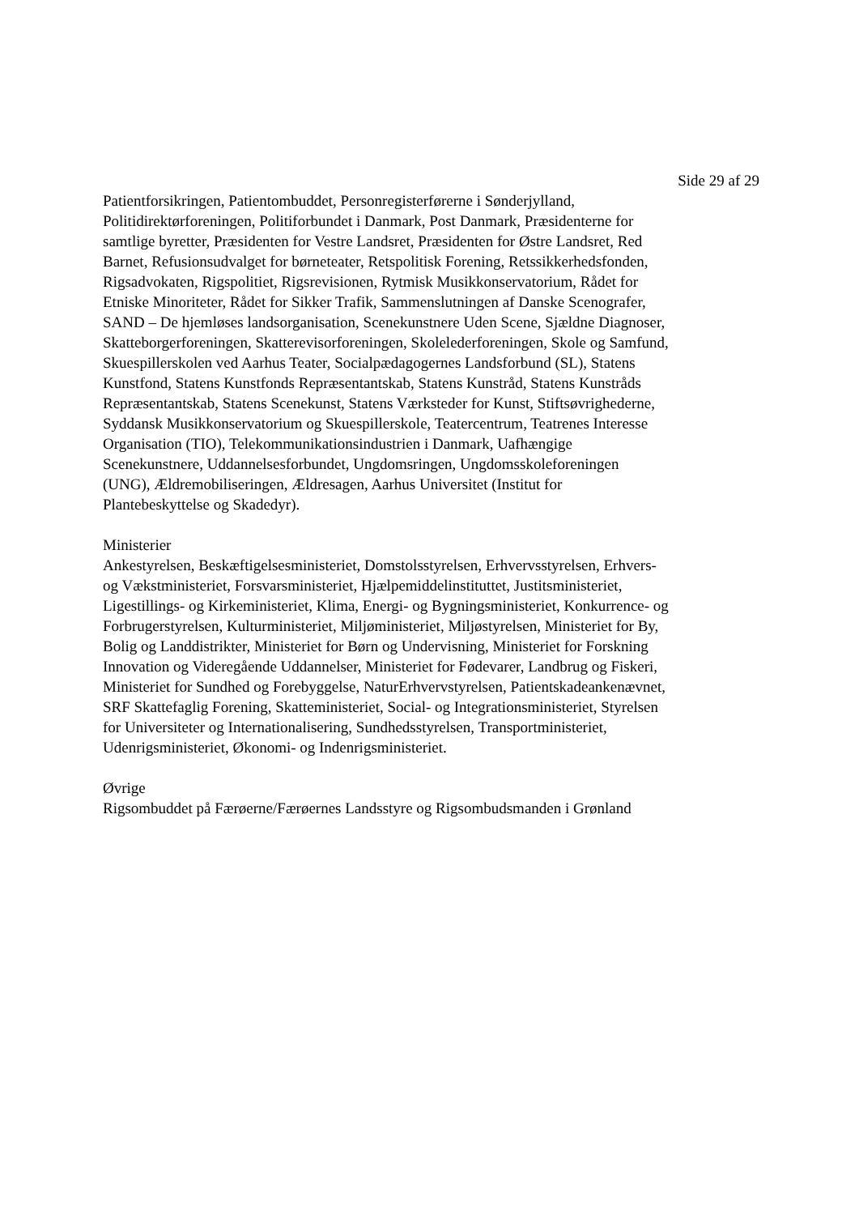Side 29 af 29
Patientforsikringen, Patientombuddet, Personregisterførerne i Sønderjylland, Politidirektørforeningen, Politiforbundet i Danmark, Post Danmark, Præsidenterne for samtlige byretter, Præsidenten for Vestre Landsret, Præsidenten for Østre Landsret, Red Barnet, Refusionsudvalget for børneteater, Retspolitisk Forening, Retssikkerhedsfonden, Rigsadvokaten, Rigspolitiet, Rigsrevisionen, Rytmisk Musikkonservatorium, Rådet for Etniske Minoriteter, Rådet for Sikker Trafik, Sammenslutningen af Danske Scenografer, SAND – De hjemløses landsorganisation, Scenekunstnere Uden Scene, Sjældne Diagnoser, Skatteborgerforeningen, Skatterevisorforeningen, Skolelederforeningen, Skole og Samfund, Skuespillerskolen ved Aarhus Teater, Socialpædagogernes Landsforbund (SL), Statens Kunstfond, Statens Kunstfonds Repræsentantskab, Statens Kunstråd, Statens Kunstråds Repræsentantskab, Statens Scenekunst, Statens Værksteder for Kunst, Stiftsøvrighederne, Syddansk Musikkonservatorium og Skuespillerskole, Teatercentrum, Teatrenes Interesse Organisation (TIO), Telekommunikationsindustrien i Danmark, Uafhængige Scenekunstnere, Uddannelsesforbundet, Ungdomsringen, Ungdomsskoleforeningen (UNG), Ældremobiliseringen, Ældresagen, Aarhus Universitet (Institut for Plantebeskyttelse og Skadedyr).
Ministerier
Ankestyrelsen, Beskæftigelsesministeriet, Domstolsstyrelsen, Erhvervsstyrelsen, Erhvers- og Vækstministeriet, Forsvarsministeriet, Hjælpemiddelinstituttet, Justitsministeriet, Ligestillings- og Kirkeministeriet, Klima, Energi- og Bygningsministeriet, Konkurrence- og Forbrugerstyrelsen, Kulturministeriet, Miljøministeriet, Miljøstyrelsen, Ministeriet for By, Bolig og Landdistrikter, Ministeriet for Børn og Undervisning, Ministeriet for Forskning Innovation og Videregående Uddannelser, Ministeriet for Fødevarer, Landbrug og Fiskeri, Ministeriet for Sundhed og Forebyggelse, NaturErhvervstyrelsen, Patientskadeankenævnet, SRF Skattefaglig Forening, Skatteministeriet, Social- og Integrationsministeriet, Styrelsen for Universiteter og Internationalisering, Sundhedsstyrelsen, Transportministeriet, Udenrigsministeriet, Økonomi- og Indenrigsministeriet.
Øvrige
Rigsombuddet på Færøerne/Færøernes Landsstyre og Rigsombudsmanden i Grønland